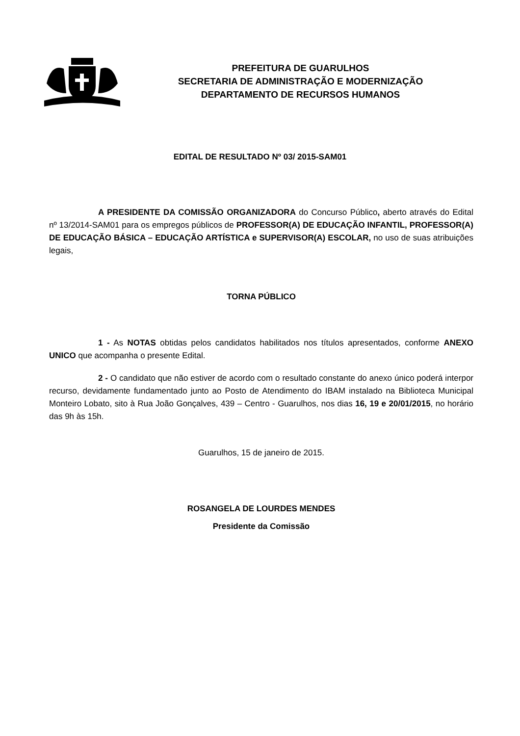PREFEITURA DE GUARULHOS
SECRETARIA DE ADMINISTRAÇÃO E MODERNIZAÇÃO
DEPARTAMENTO DE RECURSOS HUMANOS
EDITAL DE RESULTADO Nº 03/ 2015-SAM01
A PRESIDENTE DA COMISSÃO ORGANIZADORA do Concurso Público, aberto através do Edital nº 13/2014-SAM01 para os empregos públicos de PROFESSOR(A) DE EDUCAÇÃO INFANTIL, PROFESSOR(A) DE EDUCAÇÃO BÁSICA – EDUCAÇÃO ARTÍSTICA e SUPERVISOR(A) ESCOLAR, no uso de suas atribuições legais,
TORNA PÚBLICO
1 - As NOTAS obtidas pelos candidatos habilitados nos títulos apresentados, conforme ANEXO UNICO que acompanha o presente Edital.
2 - O candidato que não estiver de acordo com o resultado constante do anexo único poderá interpor recurso, devidamente fundamentado junto ao Posto de Atendimento do IBAM instalado na Biblioteca Municipal Monteiro Lobato, sito à Rua João Gonçalves, 439 – Centro - Guarulhos, nos dias 16, 19 e 20/01/2015, no horário das 9h às 15h.
Guarulhos, 15 de janeiro de 2015.
ROSANGELA DE LOURDES MENDES
Presidente da Comissão